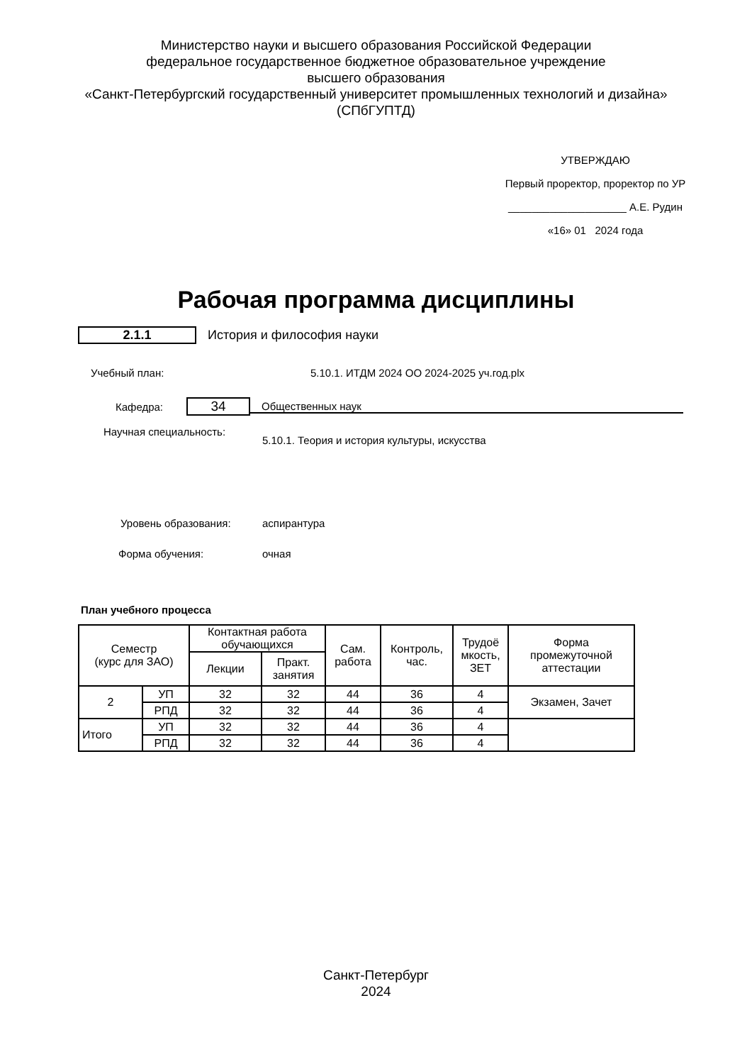Министерство науки и высшего образования Российской Федерации
федеральное государственное бюджетное образовательное учреждение
высшего образования
«Санкт-Петербургский государственный университет промышленных технологий и дизайна»
(СПбГУПТД)
УТВЕРЖДАЮ
Первый проректор, проректор по УР
____________________ А.Е. Рудин
«16» 01 2024 года
Рабочая программа дисциплины
2.1.1 История и философия науки
Учебный план:
5.10.1. ИТДМ 2024 ОО 2024-2025 уч.год.plx
Кафедра:
34
Общественных наук
Научная специальность:
5.10.1. Теория и история культуры, искусства
Уровень образования: аспирантура
Форма обучения: очная
План учебного процесса
| Семестр (курс для ЗАО) | | Контактная работа обучающихся | | Сам. работа | Контроль, час. | Трудоё мкость, ЗЕТ | Форма промежуточной аттестации |
| --- | --- | --- | --- | --- | --- | --- | --- |
| | | Лекции | Практ. занятия | | | | |
| 2 | УП | 32 | 32 | 44 | 36 | 4 | Экзамен, Зачет |
| | РПД | 32 | 32 | 44 | 36 | 4 | |
| Итого | УП | 32 | 32 | 44 | 36 | 4 | |
| | РПД | 32 | 32 | 44 | 36 | 4 | |
Санкт-Петербург
2024